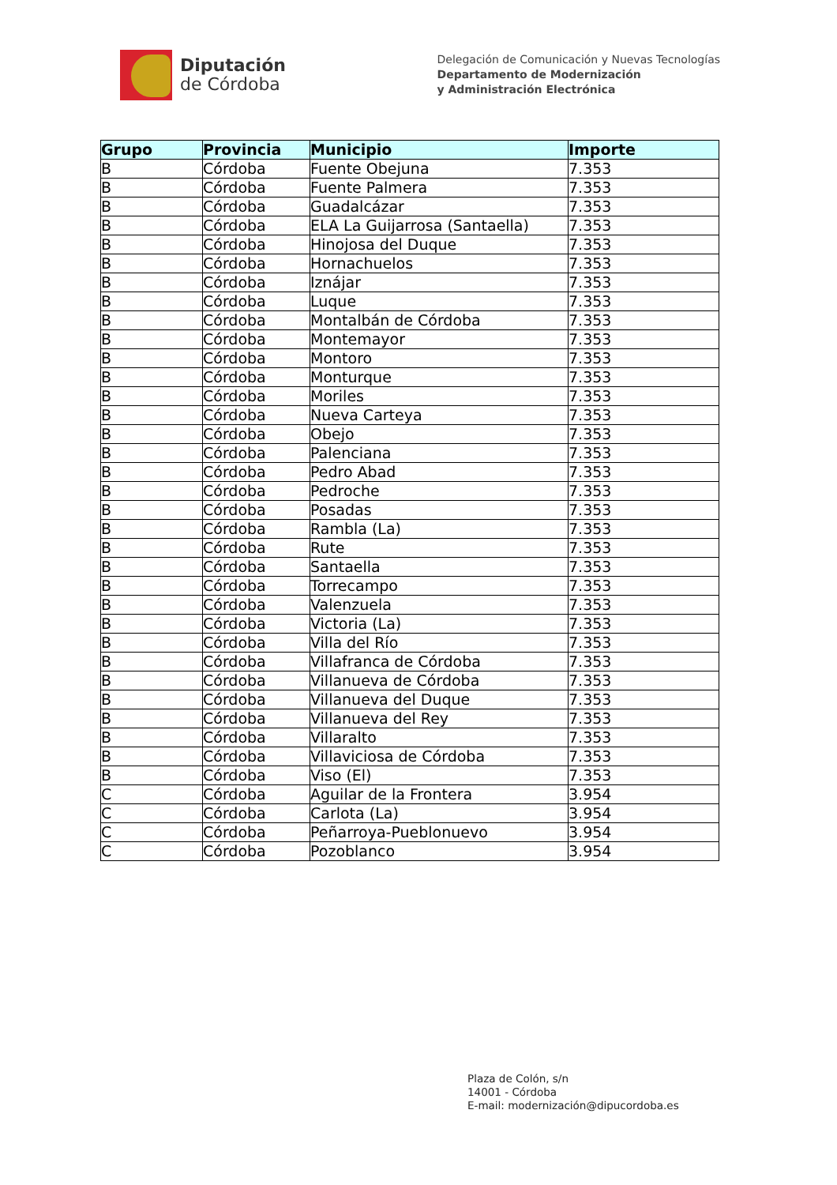Diputación
de Córdoba
Delegación de Comunicación y Nuevas Tecnologías
Departamento de Modernización
y Administración Electrónica
| Grupo | Provincia | Municipio | Importe |
| --- | --- | --- | --- |
| B | Córdoba | Fuente Obejuna | 7.353 |
| B | Córdoba | Fuente Palmera | 7.353 |
| B | Córdoba | Guadalcázar | 7.353 |
| B | Córdoba | ELA La Guijarrosa (Santaella) | 7.353 |
| B | Córdoba | Hinojosa del Duque | 7.353 |
| B | Córdoba | Hornachuelos | 7.353 |
| B | Córdoba | Iznájar | 7.353 |
| B | Córdoba | Luque | 7.353 |
| B | Córdoba | Montalbán de Córdoba | 7.353 |
| B | Córdoba | Montemayor | 7.353 |
| B | Córdoba | Montoro | 7.353 |
| B | Córdoba | Monturque | 7.353 |
| B | Córdoba | Moriles | 7.353 |
| B | Córdoba | Nueva Carteya | 7.353 |
| B | Córdoba | Obejo | 7.353 |
| B | Córdoba | Palenciana | 7.353 |
| B | Córdoba | Pedro Abad | 7.353 |
| B | Córdoba | Pedroche | 7.353 |
| B | Córdoba | Posadas | 7.353 |
| B | Córdoba | Rambla (La) | 7.353 |
| B | Córdoba | Rute | 7.353 |
| B | Córdoba | Santaella | 7.353 |
| B | Córdoba | Torrecampo | 7.353 |
| B | Córdoba | Valenzuela | 7.353 |
| B | Córdoba | Victoria (La) | 7.353 |
| B | Córdoba | Villa del Río | 7.353 |
| B | Córdoba | Villafranca de Córdoba | 7.353 |
| B | Córdoba | Villanueva de Córdoba | 7.353 |
| B | Córdoba | Villanueva del Duque | 7.353 |
| B | Córdoba | Villanueva del Rey | 7.353 |
| B | Córdoba | Villaralto | 7.353 |
| B | Córdoba | Villaviciosa de Córdoba | 7.353 |
| B | Córdoba | Viso (El) | 7.353 |
| C | Córdoba | Aguilar de la Frontera | 3.954 |
| C | Córdoba | Carlota (La) | 3.954 |
| C | Córdoba | Peñarroya-Pueblonuevo | 3.954 |
| C | Córdoba | Pozoblanco | 3.954 |
Plaza de Colón, s/n
14001 - Córdoba
E-mail: modernización@dipucordoba.es